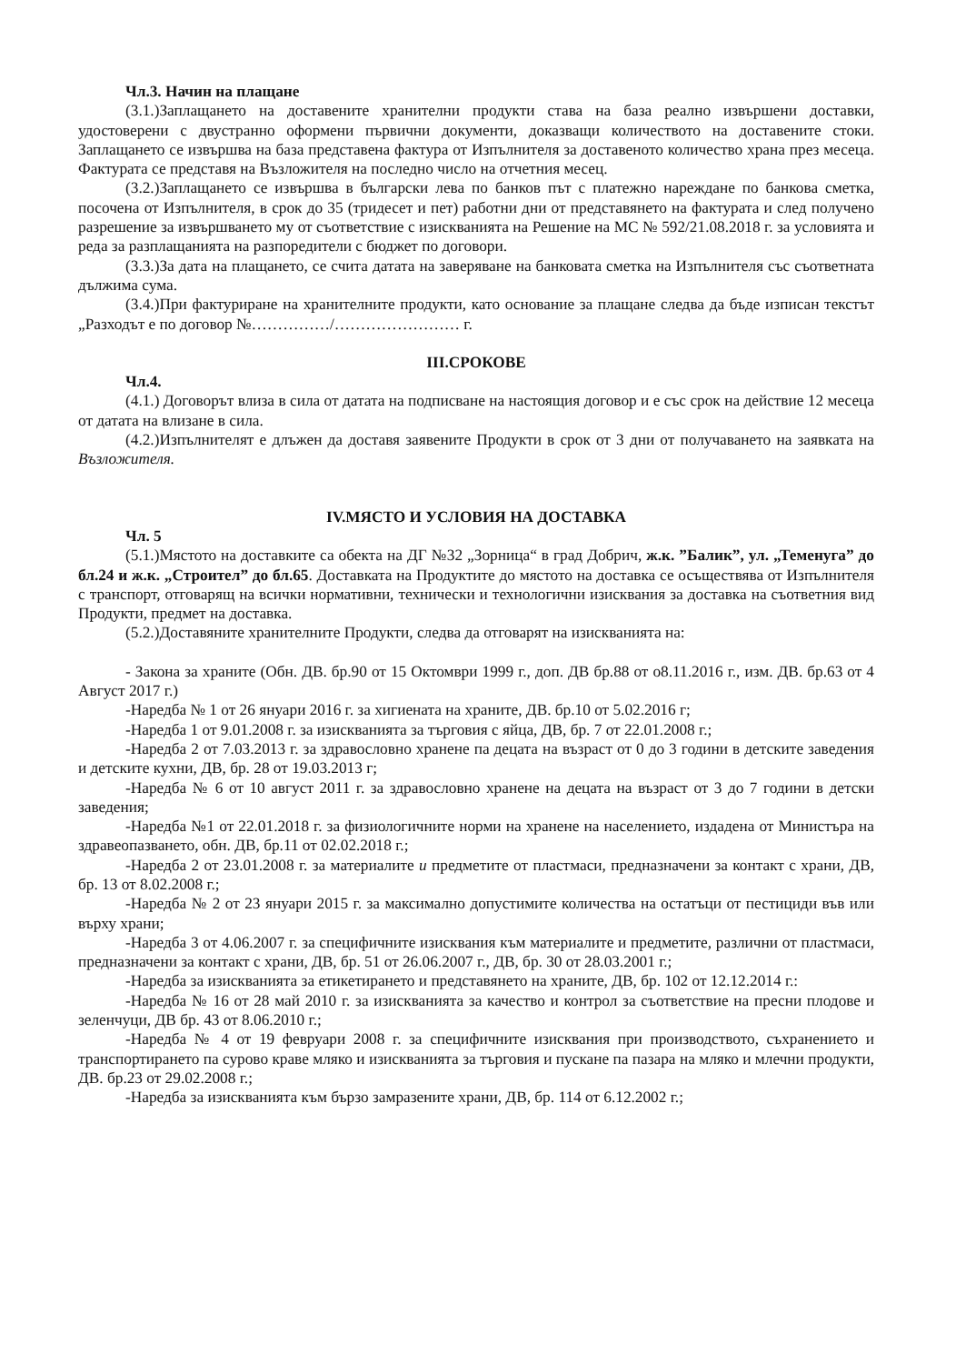Чл.3. Начин на плащане
(3.1.)Заплащането на доставените хранителни продукти става на база реално извършени доставки, удостоверени с двустранно оформени първични документи, доказващи количеството на доставените стоки. Заплащането се извършва на база представена фактура от Изпълнителя за доставеното количество храна през месеца. Фактурата се представя на Възложителя на последно число на отчетния месец.
(3.2.)Заплащането се извършва в български лева по банков път с платежно нареждане по банкова сметка, посочена от Изпълнителя, в срок до 35 (тридесет и пет) работни дни от представянето на фактурата и след получено разрешение за извършването му от съответствие с изискванията на Решение на МС № 592/21.08.2018 г. за условията и реда за разплащанията на разпоредители с бюджет по договори.
(3.3.)За дата на плащането, се счита датата на заверяване на банковата сметка на Изпълнителя със съответната дължима сума.
(3.4.)При фактуриране на хранителните продукти, като основание за плащане следва да бъде изписан текстът „Разходът е по договор №……………/…………………… г.
III.СРОКОВЕ
Чл.4.
(4.1.) Договорът влиза в сила от датата на подписване на настоящия договор и е със срок на действие 12 месеца от датата на влизане в сила.
(4.2.)Изпълнителят е длъжен да доставя заявените Продукти в срок от 3 дни от получаването на заявката на Възложителя.
IV.МЯСТО И УСЛОВИЯ НА ДОСТАВКА
Чл. 5
(5.1.)Мястото на доставките са обекта на ДГ №32 „Зорница“ в град Добрич, ж.к. ”Балик”, ул. „Теменуга” до бл.24 и ж.к. „Строител” до бл.65. Доставката на Продуктите до мястото на доставка се осъществява от Изпълнителя с транспорт, отговарящ на всички нормативни, технически и технологични изисквания за доставка на съответния вид Продукти, предмет на доставка.
(5.2.)Доставяните хранителните Продукти, следва да отговарят на изискванията на:
- Закона за храните (Обн. ДВ. бр.90 от 15 Октомври 1999 г., доп. ДВ бр.88 от о8.11.2016 г., изм. ДВ. бр.63 от 4 Август 2017 г.)
-Наредба № 1 от 26 януари 2016 г. за хигиената на храните, ДВ. бр.10 от 5.02.2016 г;
-Наредба 1 от 9.01.2008 г. за изискванията за търговия с яйца, ДВ, бр. 7 от 22.01.2008 г.;
-Наредба 2 от 7.03.2013 г. за здравословно хранене па децата на възраст от 0 до 3 години в детските заведения и детските кухни, ДВ, бр. 28 от 19.03.2013 г;
-Наредба № 6 от 10 август 2011 г. за здравословно хранене на децата на възраст от 3 до 7 години в детски заведения;
-Наредба №1 от 22.01.2018 г. за физиологичните норми на хранене на населението, издадена от Министъра на здравеопазването, обн. ДВ, бр.11 от 02.02.2018 г.;
-Наредба 2 от 23.01.2008 г. за материалите и предметите от пластмаси, предназначени за контакт с храни, ДВ, бр. 13 от 8.02.2008 г.;
-Наредба № 2 от 23 януари 2015 г. за максимално допустимите количества на остатъци от пестициди във или върху храни;
-Наредба 3 от 4.06.2007 г. за специфичните изисквания към материалите и предметите, различни от пластмаси, предназначени за контакт с храни, ДВ, бр. 51 от 26.06.2007 г., ДВ, бр. 30 от 28.03.2001 г.;
-Наредба за изискванията за етикетирането и представянето на храните, ДВ, бр. 102 от 12.12.2014 г.:
-Наредба № 16 от 28 май 2010 г. за изискванията за качество и контрол за съответствие на пресни плодове и зеленчуци, ДВ бр. 43 от 8.06.2010 г.;
-Наредба № 4 от 19 февруари 2008 г. за специфичните изисквания при производството, съхранението и транспортирането па сурово краве мляко и изискванията за търговия и пускане па пазара на мляко и млечни продукти, ДВ. бр.23 от 29.02.2008 г.;
-Наредба за изискванията към бързо замразените храни, ДВ, бр. 114 от 6.12.2002 г.;